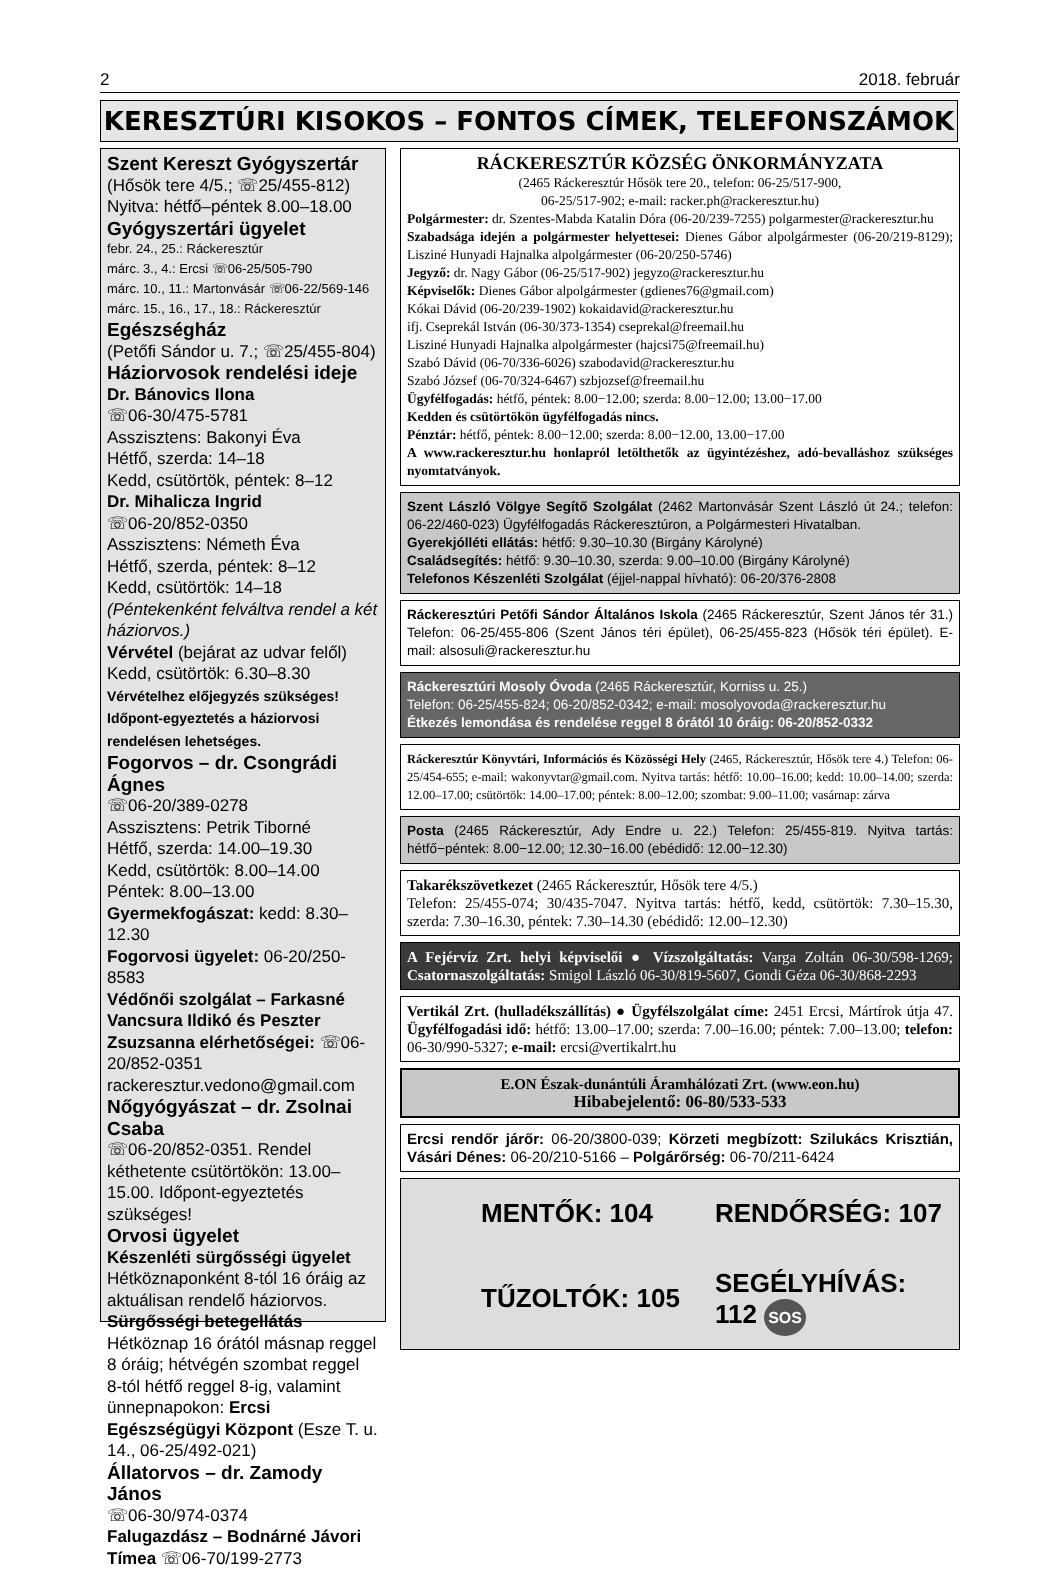2 2018. február
KERESZTÚRI KISOKOS – FONTOS CÍMEK, TELEFONSZÁMOK
Szent Kereszt Gyógyszertár
(Hősök tere 4/5.; ☏25/455-812)
Nyitva: hétfő–péntek 8.00–18.00
Gyógyszertári ügyelet
febr. 24., 25.: Ráckeresztúr
márc. 3., 4.: Ercsi ☏06-25/505-790
márc. 10., 11.: Martonvásár ☏06-22/569-146
márc. 15., 16., 17., 18.: Ráckeresztúr
Egészségház
(Petőfi Sándor u. 7.; ☏25/455-804)
Háziorvosok rendelési ideje
Dr. Bánovics Ilona
☏06-30/475-5781
Asszisztens: Bakonyi Éva
Hétfő, szerda: 14–18
Kedd, csütörtök, péntek: 8–12
Dr. Mihalicza Ingrid
☏06-20/852-0350
Asszisztens: Németh Éva
Hétfő, szerda, péntek: 8–12
Kedd, csütörtök: 14–18
(Péntekenként felváltva rendel a két háziorvos.)
Vérvétel (bejárat az udvar felől)
Kedd, csütörtök: 6.30–8.30
Vérvételhez előjegyzés szükséges! Időpont-egyeztetés a háziorvosi rendelésen lehetséges.
Fogorvos – dr. Csongrádi Ágnes
☏06-20/389-0278
Asszisztens: Petrik Tiborné
Hétfő, szerda: 14.00–19.30
Kedd, csütörtök: 8.00–14.00
Péntek: 8.00–13.00
Gyermekfogászat: kedd: 8.30–12.30
Fogorvosi ügyelet: 06-20/250-8583
Védőnői szolgálat – Farkasné Vancsura Ildikó és Peszter Zsuzsanna elérhetőségei: ☏06-20/852-0351 rackeresztur.vedono@gmail.com
Nőgyógyászat – dr. Zsolnai Csaba
☏06-20/852-0351. Rendel kéthetente csütörtökön: 13.00–15.00. Időpont-egyeztetés szükséges!
Orvosi ügyelet
Készenléti sürgősségi ügyelet
Hétköznaponként 8-tól 16 óráig az aktuálisan rendelő háziorvos.
Sürgősségi betegellátás
Hétköznap 16 órától másnap reggel 8 óráig; hétvégén szombat reggel 8-tól hétfő reggel 8-ig, valamint ünnepnapokon: Ercsi Egészségügyi Központ (Esze T. u. 14., 06-25/492-021)
Állatorvos – dr. Zamody János
☏06-30/974-0374
Falugazdász – Bodnárné Jávori Tímea ☏06-70/199-2773
RÁCKERESZTÚR KÖZSÉG ÖNKORMÁNYZATA
(2465 Ráckeresztúr Hősök tere 20., telefon: 06-25/517-900,
06-25/517-902; e-mail: racker.ph@rackeresztur.hu)
Polgármester: dr. Szentes-Mabda Katalin Dóra (06-20/239-7255) polgarmester@rackeresztur.hu
Szabadsága idején a polgármester helyettesei: Dienes Gábor alpolgármester (06-20/219-8129); Lisziné Hunyadi Hajnalka alpolgármester (06-20/250-5746)
Jegyző: dr. Nagy Gábor (06-25/517-902) jegyzo@rackeresztur.hu
Képviselők: Dienes Gábor alpolgármester (gdienes76@gmail.com)
Kókai Dávid (06-20/239-1902) kokaidavid@rackeresztur.hu
ifj. Cseprekál István (06-30/373-1354) cseprekal@freemail.hu
Lisziné Hunyadi Hajnalka alpolgármester (hajcsi75@freemail.hu)
Szabó Dávid (06-70/336-6026) szabodavid@rackeresztur.hu
Szabó József (06-70/324-6467) szbjozsef@freemail.hu
Ügyfélfogadás: hétfő, péntek: 8.00−12.00; szerda: 8.00−12.00; 13.00−17.00
Kedden és csütörtökön ügyfélfogadás nincs.
Pénztár: hétfő, péntek: 8.00−12.00; szerda: 8.00−12.00, 13.00−17.00
A www.rackeresztur.hu honlapról letölthetők az ügyintézéshez, adó-bevalláshoz szükséges nyomtatványok.
Szent László Völgye Segítő Szolgálat (2462 Martonvásár Szent László út 24.; telefon: 06-22/460-023) Ügyfélfogadás Ráckeresztúron, a Polgármesteri Hivatalban.
Gyerekjólléti ellátás: hétfő: 9.30–10.30 (Birgány Károlyné)
Családsegítés: hétfő: 9.30–10.30, szerda: 9.00–10.00 (Birgány Károlyné)
Telefonos Készenléti Szolgálat (éjjel-nappal hívható): 06-20/376-2808
Ráckeresztúri Petőfi Sándor Általános Iskola (2465 Ráckeresztúr, Szent János tér 31.) Telefon: 06-25/455-806 (Szent János téri épület), 06-25/455-823 (Hősök téri épület). E-mail: alsosuli@rackeresztur.hu
Ráckeresztúri Mosoly Óvoda (2465 Ráckeresztúr, Korniss u. 25.)
Telefon: 06-25/455-824; 06-20/852-0342; e-mail: mosolyovoda@rackeresztur.hu
Étkezés lemondása és rendelése reggel 8 órától 10 óráig: 06-20/852-0332
Ráckeresztúr Könyvtári, Információs és Közösségi Hely (2465, Ráckeresztúr, Hősök tere 4.) Telefon: 06-25/454-655; e-mail: wakonyvtar@gmail.com. Nyitva tartás: hétfő: 10.00–16.00; kedd: 10.00–14.00; szerda: 12.00–17.00; csütörtök: 14.00–17.00; péntek: 8.00–12.00; szombat: 9.00–11.00; vasárnap: zárva
Posta (2465 Ráckeresztúr, Ady Endre u. 22.) Telefon: 25/455-819. Nyitva tartás: hétfő−péntek: 8.00−12.00; 12.30−16.00 (ebédidő: 12.00−12.30)
Takarékszövetkezet (2465 Ráckeresztúr, Hősök tere 4/5.)
Telefon: 25/455-074; 30/435-7047. Nyitva tartás: hétfő, kedd, csütörtök: 7.30–15.30, szerda: 7.30–16.30, péntek: 7.30–14.30 (ebédidő: 12.00–12.30)
A Fejérvíz Zrt. helyi képviselői ● Vízszolgáltatás: Varga Zoltán 06-30/598-1269; Csatornaszolgáltatás: Smigol László 06-30/819-5607, Gondi Géza 06-30/868-2293
Vertikál Zrt. (hulladékszállítás) ● Ügyfélszolgálat címe: 2451 Ercsi, Mártírok útja 47. Ügyfélfogadási idő: hétfő: 13.00–17.00; szerda: 7.00–16.00; péntek: 7.00–13.00; telefon: 06-30/990-5327; e-mail: ercsi@vertikalrt.hu
E.ON Észak-dunántúli Áramhálózati Zrt. (www.eon.hu)
Hibabejelentő: 06-80/533-533
Ercsi rendőr járőr: 06-20/3800-039; Körzeti megbízott: Szilukács Krisztián, Vásári Dénes: 06-20/210-5166 – Polgárőrség: 06-70/211-6424
MENTŐK: 104 RENDŐRSÉG: 107 TŰZOLTÓK: 105 SEGÉLYHÍVÁS: 112 SOS